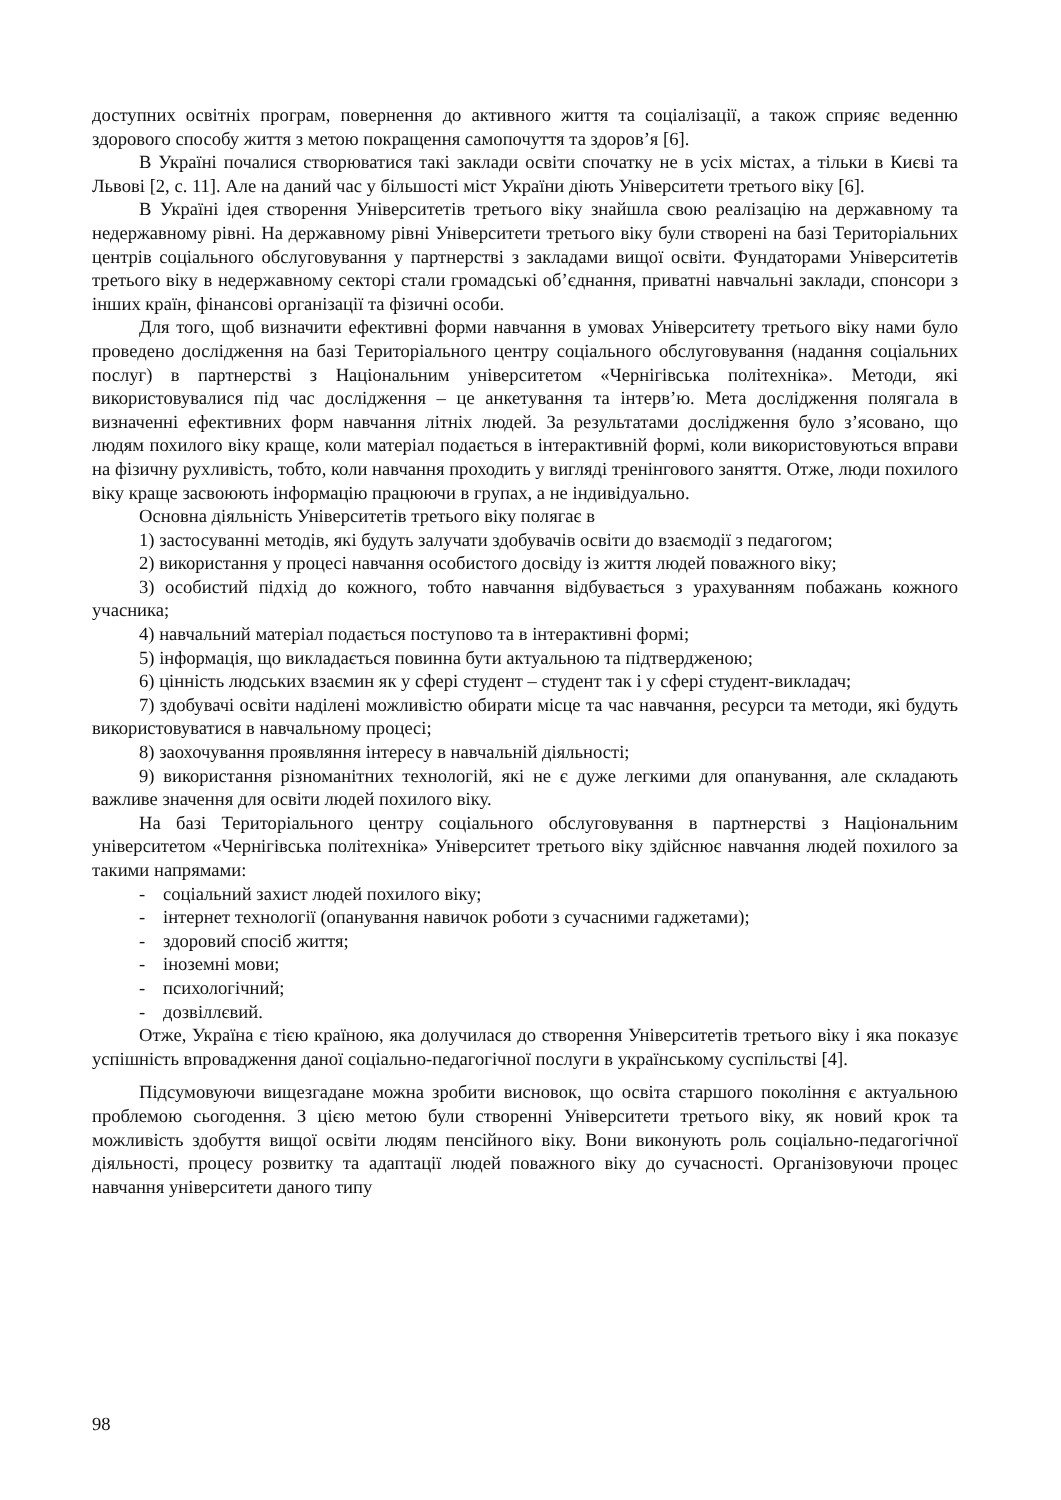доступних освітніх програм, повернення до активного життя та соціалізації, а також сприяє веденню здорового способу життя з метою покращення самопочуття та здоров’я [6].
В Україні почалися створюватися такі заклади освіти спочатку не в усіх містах, а тільки в Києві та Львові [2, с. 11]. Але на даний час у більшості міст України діють Університети третього віку [6].
В Україні ідея створення Університетів третього віку знайшла свою реалізацію на державному та недержавному рівні. На державному рівні Університети третього віку були створені на базі Територіальних центрів соціального обслуговування у партнерстві з закладами вищої освіти. Фундаторами Університетів третього віку в недержавному секторі стали громадські об’єднання, приватні навчальні заклади, спонсори з інших країн, фінансові організації та фізичні особи.
Для того, щоб визначити ефективні форми навчання в умовах Університету третього віку нами було проведено дослідження на базі Територіального центру соціального обслуговування (надання соціальних послуг) в партнерстві з Національним університетом «Чернігівська політехніка». Методи, які використовувалися під час дослідження – це анкетування та інтерв’ю. Мета дослідження полягала в визначенні ефективних форм навчання літніх людей. За результатами дослідження було з’ясовано, що людям похилого віку краще, коли матеріал подається в інтерактивній формі, коли використовуються вправи на фізичну рухливість, тобто, коли навчання проходить у вигляді тренінгового заняття. Отже, люди похилого віку краще засвоюють інформацію працюючи в групах, а не індивідуально.
Основна діяльність Університетів третього віку полягає в
1) застосуванні методів, які будуть залучати здобувачів освіти до взаємодії з педагогом;
2) використання у процесі навчання особистого досвіду із життя людей поважного віку;
3) особистий підхід до кожного, тобто навчання відбувається з урахуванням побажань кожного учасника;
4) навчальний матеріал подається поступово та в інтерактивні формі;
5) інформація, що викладається повинна бути актуальною та підтвердженою;
6) цінність людських взаємин як у сфері студент – студент так і у сфері студент-викладач;
7) здобувачі освіти наділені можливістю обирати місце та час навчання, ресурси та методи, які будуть використовуватися в навчальному процесі;
8) заохочування проявляння інтересу в навчальній діяльності;
9) використання різноманітних технологій, які не є дуже легкими для опанування, але складають важливе значення для освіти людей похилого віку.
На базі Територіального центру соціального обслуговування в партнерстві з Національним університетом «Чернігівська політехніка» Університет третього віку здійснює навчання людей похилого за такими напрямами:
- соціальний захист людей похилого віку;
- інтернет технології (опанування навичок роботи з сучасними гаджетами);
- здоровий спосіб життя;
- іноземні мови;
- психологічний;
- дозвіллєвий.
Отже, Україна є тією країною, яка долучилася до створення Університетів третього віку і яка показує успішність впровадження даної соціально-педагогічної послуги в українському суспільстві [4].
Підсумовуючи вищезгадане можна зробити висновок, що освіта старшого покоління є актуальною проблемою сьогодення. З цією метою були створенні Університети третього віку, як новий крок та можливість здобуття вищої освіти людям пенсійного віку. Вони виконують роль соціально-педагогічної діяльності, процесу розвитку та адаптації людей поважного віку до сучасності. Організовуючи процес навчання університети даного типу
98